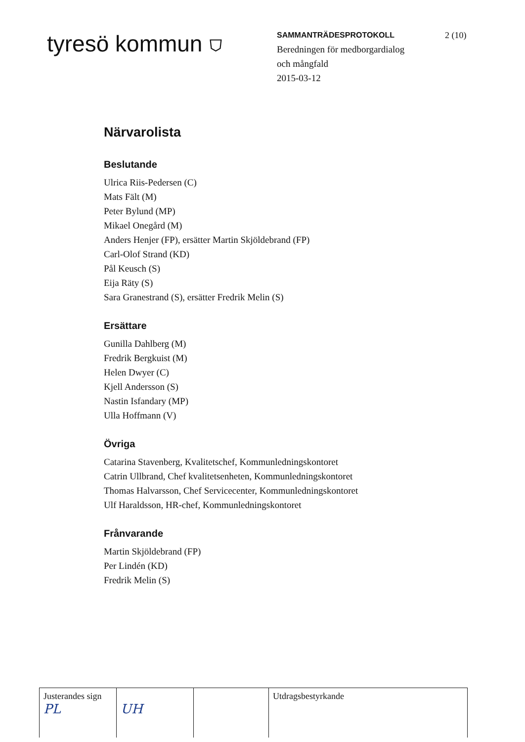tyresö kommun ⛉
SAMMANTRÄDESPROTOKOLL
Beredningen för medborgardialog
och mångfald
2015-03-12
2 (10)
Närvarolista
Beslutande
Ulrica Riis-Pedersen (C)
Mats Fält (M)
Peter Bylund (MP)
Mikael Onegård (M)
Anders Henjer (FP), ersätter Martin Skjöldebrand (FP)
Carl-Olof Strand (KD)
Pål Keusch (S)
Eija Räty (S)
Sara Granestrand (S), ersätter Fredrik Melin (S)
Ersättare
Gunilla Dahlberg (M)
Fredrik Bergkuist (M)
Helen Dwyer (C)
Kjell Andersson (S)
Nastin Isfandary (MP)
Ulla Hoffmann (V)
Övriga
Catarina Stavenberg, Kvalitetschef, Kommunledningskontoret
Catrin Ullbrand, Chef kvalitetsenheten, Kommunledningskontoret
Thomas Halvarsson, Chef Servicecenter, Kommunledningskontoret
Ulf Haraldsson, HR-chef, Kommunledningskontoret
Frånvarande
Martin Skjöldebrand (FP)
Per Lindén (KD)
Fredrik Melin (S)
| Justerandes sign PL | UH | | Utdragsbestyrkande |